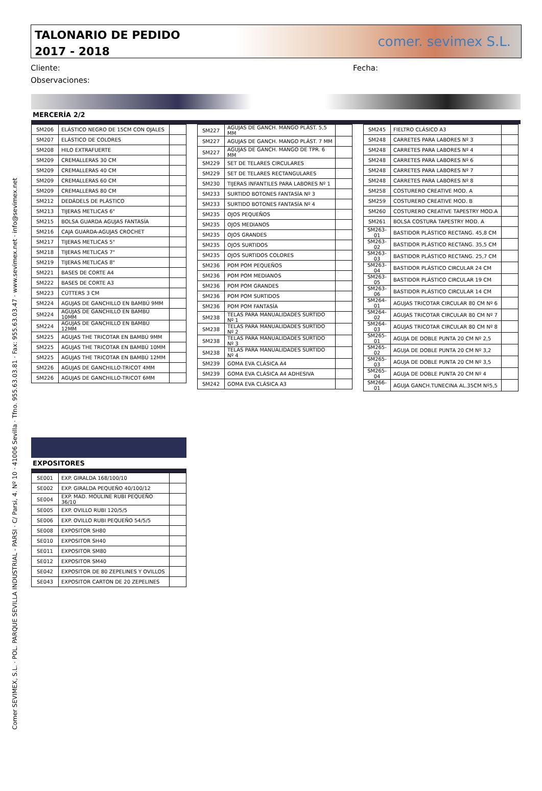Comer SEVIMEX, S.L. · POL. PARQUE SEVILLA INDUSTRIAL - PARSI · C/ Parsi, 4. Nº 10 · 41006 Sevilla · Tfno. 955.63.03.81 · Fax: 955.63.03.47 · www.sevimex.net · info@sevimex.net
TALONARIO DE PEDIDO
2017 - 2018
comer. sevimex S.L.
Cliente: Fecha:
Observaciones:
MERCERÍA 2/2
| SM206 | ELÁSTICO NEGRO DE 15CM CON OJALES | |
| SM207 | ELÁSTICO DE COLORES | |
| SM208 | HILO EXTRAFUERTE | |
| SM209 | CREMALLERAS 30 CM | |
| SM209 | CREMALLERAS 40 CM | |
| SM209 | CREMALLERAS 60 CM | |
| SM209 | CREMALLERAS 80 CM | |
| SM212 | DEDÁDELS DE PLÁSTICO | |
| SM213 | TIJERAS METLICAS 6" | |
| SM215 | BOLSA GUARDA AGUJAS FANTASÍA | |
| SM216 | CAJA GUARDA-AGUJAS CROCHET | |
| SM217 | TIJERAS METLICAS 5" | |
| SM218 | TIJERAS METLICAS 7" | |
| SM219 | TIJERAS METLICAS 8" | |
| SM221 | BASES DE CORTE A4 | |
| SM222 | BASES DE CORTE A3 | |
| SM223 | CÚTTERS 3 CM | |
| SM224 | AGUJAS DE GANCHILLO EN BAMBÚ 9MM | |
| SM224 | AGUJAS DE GANCHILLO EN BAMBÚ 10MM | |
| SM224 | AGUJAS DE GANCHILLO EN BAMBÚ 12MM | |
| SM225 | AGUJAS THE TRICOTAR EN BAMBÚ 9MM | |
| SM225 | AGUJAS THE TRICOTAR EN BAMBÚ 10MM | |
| SM225 | AGUJAS THE TRICOTAR EN BAMBÚ 12MM | |
| SM226 | AGUJAS DE GANCHILLO-TRICOT 4MM | |
| SM226 | AGUJAS DE GANCHILLO-TRICOT 6MM | |
| SM227 | AGUJAS DE GANCH. MANGO PLÁST. 5,5 MM | |
| SM227 | AGUJAS DE GANCH. MANGO PLÁST. 7 MM | |
| SM227 | AGUJAS DE GANCH. MANGO DE TPR. 6 MM | |
| SM229 | SET DE TELARES CIRCULARES | |
| SM229 | SET DE TELARES RECTANGULARES | |
| SM230 | TIJERAS INFANTILES PARA LABORES Nº 1 | |
| SM233 | SURTIDO BOTONES FANTASÍA Nº 3 | |
| SM233 | SURTIDO BOTONES FANTASÍA Nº 4 | |
| SM235 | OJOS PEQUEÑOS | |
| SM235 | OJOS MEDIANOS | |
| SM235 | OJOS GRANDES | |
| SM235 | OJOS SURTIDOS | |
| SM235 | OJOS SURTIDOS COLORES | |
| SM236 | POM POM PEQUEÑOS | |
| SM236 | POM POM MEDIANOS | |
| SM236 | POM POM GRANDES | |
| SM236 | POM POM SURTIDOS | |
| SM236 | POM POM FANTASÍA | |
| SM238 | TELAS PARA MANUALIDADES SURTIDO Nº 1 | |
| SM238 | TELAS PARA MANUALIDADES SURTIDO Nº 2 | |
| SM238 | TELAS PARA MANUALIDADES SURTIDO Nº 3 | |
| SM238 | TELAS PARA MANUALIDADES SURTIDO Nº 4 | |
| SM239 | GOMA EVA CLÁSICA A4 | |
| SM239 | GOMA EVA CLÁSICA A4 ADHESIVA | |
| SM242 | GOMA EVA CLÁSICA A3 | |
| SM245 | FIELTRO CLÁSICO A3 | |
| SM248 | CARRETES PARA LABORES Nº 3 | |
| SM248 | CARRETES PARA LABORES Nº 4 | |
| SM248 | CARRETES PARA LABORES Nº 6 | |
| SM248 | CARRETES PARA LABORES Nº 7 | |
| SM248 | CARRETES PARA LABORES Nº 8 | |
| SM258 | COSTURERO CREATIVE MOD. A | |
| SM259 | COSTURERO CREATIVE MOD. B | |
| SM260 | COSTURERO CREATIVE TAPESTRY MOD.A | |
| SM261 | BOLSA COSTURA TAPESTRY MOD. A | |
| SM263-01 | BASTIDOR PLÁSTICO RECTANG. 45,8 CM | |
| SM263-02 | BASTIDOR PLÁSTICO RECTANG. 35,5 CM | |
| SM263-03 | BASTIDOR PLÁSTICO RECTANG. 25,7 CM | |
| SM263-04 | BASTIDOR PLÁSTICO CIRCULAR 24 CM | |
| SM263-05 | BASTIDOR PLÁSTICO CIRCULAR 19 CM | |
| SM263-06 | BASTIDOR PLÁSTICO CIRCULAR 14 CM | |
| SM264-01 | AGUJAS TRICOTAR CIRCULAR 80 CM Nº 6 | |
| SM264-02 | AGUJAS TRICOTAR CIRCULAR 80 CM Nº 7 | |
| SM264-03 | AGUJAS TRICOTAR CIRCULAR 80 CM Nº 8 | |
| SM265-01 | AGUJA DE DOBLE PUNTA 20 CM Nº 2,5 | |
| SM265-02 | AGUJA DE DOBLE PUNTA 20 CM Nº 3,2 | |
| SM265-03 | AGUJA DE DOBLE PUNTA 20 CM Nº 3,5 | |
| SM265-04 | AGUJA DE DOBLE PUNTA 20 CM Nº 4 | |
| SM266-01 | AGUJA GANCH.TUNECINA AL.35CM Nº5,5 | |
EXPOSITORES
| SE001 | EXP. GIRALDA 168/100/10 | |
| SE002 | EXP. GIRALDA PEQUEÑO 40/100/12 | |
| SE004 | EXP. MAD. MOULINE RUBI PEQUEÑO 36/10 | |
| SE005 | EXP. OVILLO RUBI 120/5/5 | |
| SE006 | EXP. OVILLO RUBI PEQUEÑO 54/5/5 | |
| SE008 | EXPOSITOR SH80 | |
| SE010 | EXPOSITOR SH40 | |
| SE011 | EXPOSITOR SM80 | |
| SE012 | EXPOSITOR SM40 | |
| SE042 | EXPOSITOR DE 80 ZEPELINES Y OVILLOS | |
| SE043 | EXPOSITOR CARTON DE 20 ZEPELINES | |